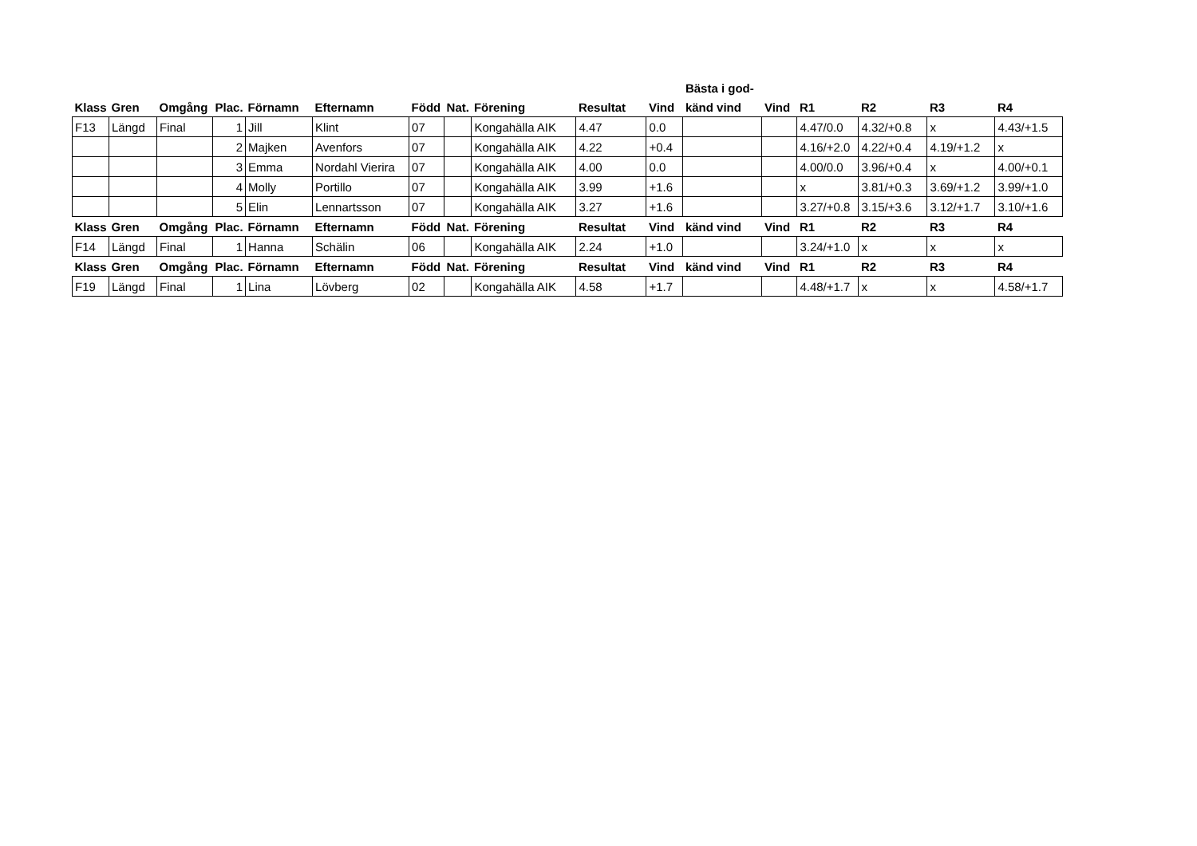| | | | | | | | | | | | Bästa i god- | | | | | |
| --- | --- | --- | --- | --- | --- | --- | --- | --- | --- | --- | --- | --- | --- | --- | --- | --- |
| Klass | Gren | Omgång | Plac. | Förnamn | Efternamn | Född | Nat. | Förening | Resultat | Vind | känd vind | Vind | R1 | R2 | R3 | R4 |
| F13 | Längd | Final | 1 | Jill | Klint | 07 | | Kongahälla AIK | 4.47 | 0.0 | | | 4.47/0.0 | 4.32/+0.8 | x | 4.43/+1.5 |
| | | | 2 | Majken | Avenfors | 07 | | Kongahälla AIK | 4.22 | +0.4 | | | 4.16/+2.0 | 4.22/+0.4 | 4.19/+1.2 | x |
| | | | 3 | Emma | Nordahl Vierira | 07 | | Kongahälla AIK | 4.00 | 0.0 | | | 4.00/0.0 | 3.96/+0.4 | x | 4.00/+0.1 |
| | | | 4 | Molly | Portillo | 07 | | Kongahälla AIK | 3.99 | +1.6 | | | x | 3.81/+0.3 | 3.69/+1.2 | 3.99/+1.0 |
| | | | 5 | Elin | Lennartsson | 07 | | Kongahälla AIK | 3.27 | +1.6 | | | 3.27/+0.8 | 3.15/+3.6 | 3.12/+1.7 | 3.10/+1.6 |
| Klass | Gren | Omgång | Plac. | Förnamn | Efternamn | Född | Nat. | Förening | Resultat | Vind | känd vind | Vind | R1 | R2 | R3 | R4 |
| F14 | Längd | Final | 1 | Hanna | Schälin | 06 | | Kongahälla AIK | 2.24 | +1.0 | | | 3.24/+1.0 | x | x | x |
| Klass | Gren | Omgång | Plac. | Förnamn | Efternamn | Född | Nat. | Förening | Resultat | Vind | känd vind | Vind | R1 | R2 | R3 | R4 |
| F19 | Längd | Final | 1 | Lina | Lövberg | 02 | | Kongahälla AIK | 4.58 | +1.7 | | | 4.48/+1.7 | x | x | 4.58/+1.7 |